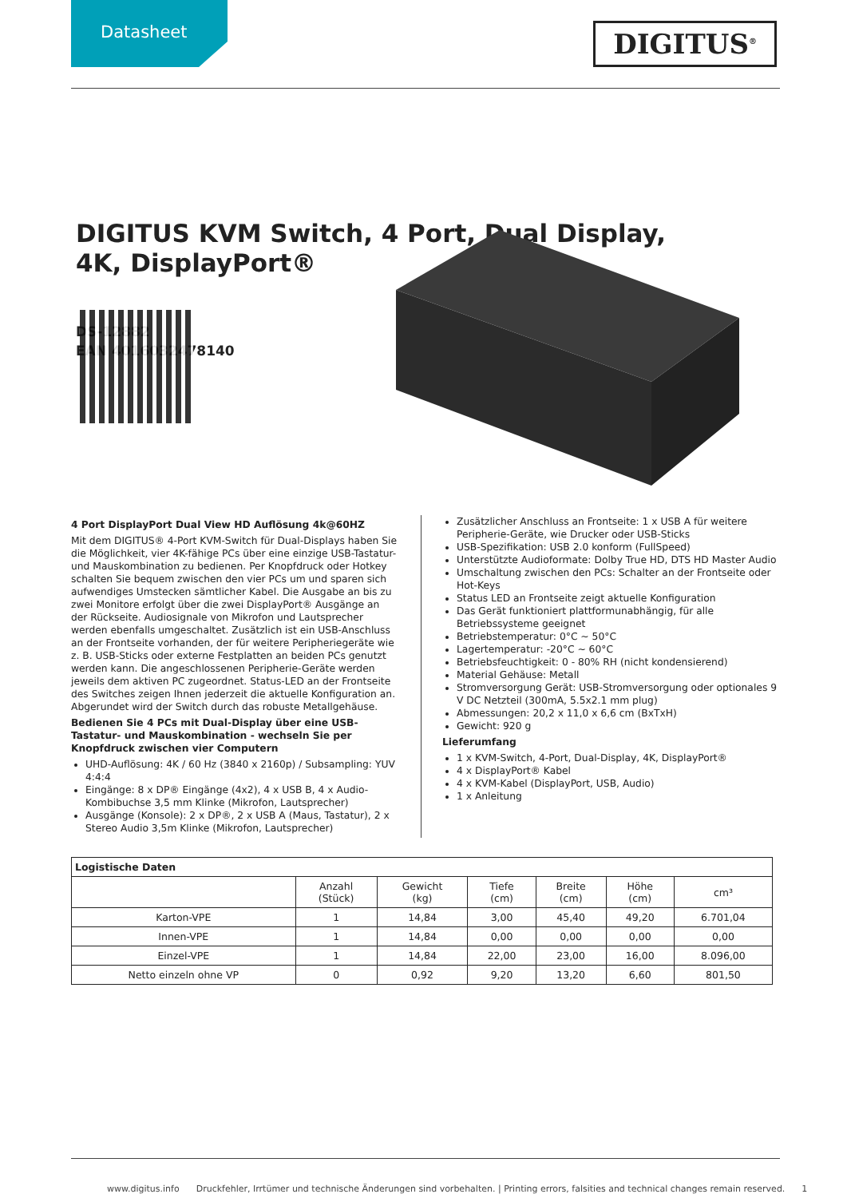Datasheet
DIGITUS<sup>®</sup>
DIGITUS KVM Switch, 4 Port, Dual Display, 4K, DisplayPort®
DS-12882
EAN 4016032478140
4 Port DisplayPort Dual View HD Auflösung 4k@60HZ
Mit dem DIGITUS® 4-Port KVM-Switch für Dual-Displays haben Sie die Möglichkeit, vier 4K-fähige PCs über eine einzige USB-Tastatur- und Mauskombination zu bedienen. Per Knopfdruck oder Hotkey schalten Sie bequem zwischen den vier PCs um und sparen sich aufwendiges Umstecken sämtlicher Kabel. Die Ausgabe an bis zu zwei Monitore erfolgt über die zwei DisplayPort® Ausgänge an der Rückseite. Audiosignale von Mikrofon und Lautsprecher werden ebenfalls umgeschaltet. Zusätzlich ist ein USB-Anschluss an der Frontseite vorhanden, der für weitere Peripheriegeräte wie z. B. USB-Sticks oder externe Festplatten an beiden PCs genutzt werden kann. Die angeschlossenen Peripherie-Geräte werden jeweils dem aktiven PC zugeordnet. Status-LED an der Frontseite des Switches zeigen Ihnen jederzeit die aktuelle Konfiguration an. Abgerundet wird der Switch durch das robuste Metallgehäuse.
Bedienen Sie 4 PCs mit Dual-Display über eine USB-Tastatur- und Mauskombination - wechseln Sie per Knopfdruck zwischen vier Computern
UHD-Auflösung: 4K / 60 Hz (3840 x 2160p) / Subsampling: YUV 4:4:4
Eingänge: 8 x DP® Eingänge (4x2), 4 x USB B, 4 x Audio-Kombibuchse 3,5 mm Klinke (Mikrofon, Lautsprecher)
Ausgänge (Konsole): 2 x DP®, 2 x USB A (Maus, Tastatur), 2 x Stereo Audio 3,5m Klinke (Mikrofon, Lautsprecher)
Zusätzlicher Anschluss an Frontseite: 1 x USB A für weitere Peripherie-Geräte, wie Drucker oder USB-Sticks
USB-Spezifikation: USB 2.0 konform (FullSpeed)
Unterstützte Audioformate: Dolby True HD, DTS HD Master Audio
Umschaltung zwischen den PCs: Schalter an der Frontseite oder Hot-Keys
Status LED an Frontseite zeigt aktuelle Konfiguration
Das Gerät funktioniert plattformunabhängig, für alle Betriebssysteme geeignet
Betriebstemperatur: 0°C ~ 50°C
Lagertemperatur: -20°C ~ 60°C
Betriebsfeuchtigkeit: 0 - 80% RH (nicht kondensierend)
Material Gehäuse: Metall
Stromversorgung Gerät: USB-Stromversorgung oder optionales 9 V DC Netzteil (300mA, 5.5x2.1 mm plug)
Abmessungen: 20,2 x 11,0 x 6,6 cm (BxTxH)
Gewicht: 920 g
Lieferumfang
1 x KVM-Switch, 4-Port, Dual-Display, 4K, DisplayPort®
4 x DisplayPort® Kabel
4 x KVM-Kabel (DisplayPort, USB, Audio)
1 x Anleitung
| Logistische Daten | | | | | | |
| --- | --- | --- | --- | --- | --- | --- |
| | Anzahl (Stück) | Gewicht (kg) | Tiefe (cm) | Breite (cm) | Höhe (cm) | cm³ |
| Karton-VPE | 1 | 14,84 | 3,00 | 45,40 | 49,20 | 6.701,04 |
| Innen-VPE | 1 | 14,84 | 0,00 | 0,00 | 0,00 | 0,00 |
| Einzel-VPE | 1 | 14,84 | 22,00 | 23,00 | 16,00 | 8.096,00 |
| Netto einzeln ohne VP | 0 | 0,92 | 9,20 | 13,20 | 6,60 | 801,50 |
www.digitus.info Druckfehler, Irrtümer und technische Änderungen sind vorbehalten. | Printing errors, falsities and technical changes remain reserved. 1